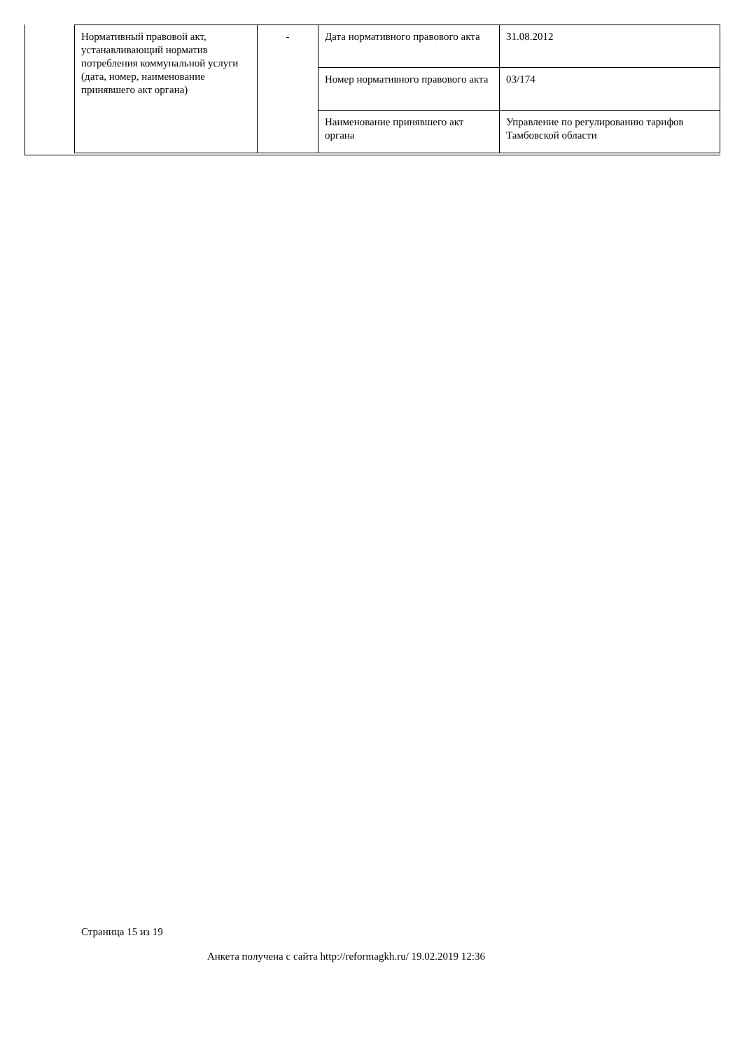| Нормативный правовой акт, устанавливающий норматив потребления коммунальной услуги (дата, номер, наименование принявшего акт органа) | - | Дата нормативного правового акта | 31.08.2012 |
| | | Номер нормативного правового акта | 03/174 |
| | | Наименование принявшего акт органа | Управление по регулированию тарифов Тамбовской области |
Страница 15 из 19
Анкета получена с сайта http://reformagkh.ru/ 19.02.2019 12:36